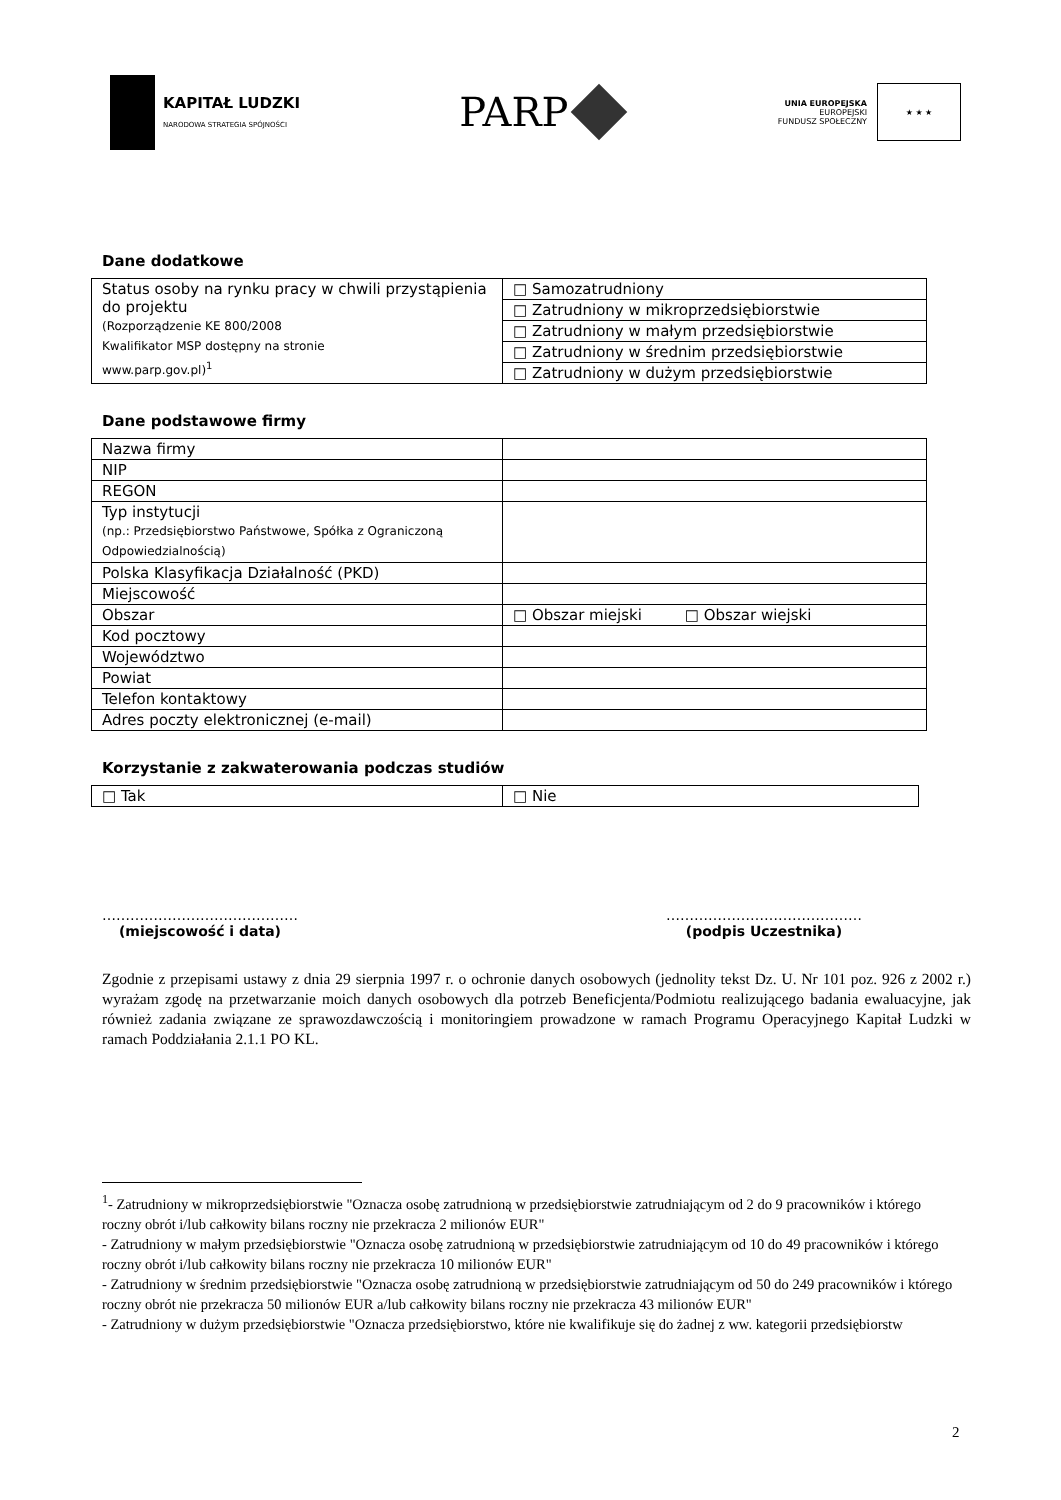KAPITAŁ LUDZKI
NARODOWA STRATEGIA SPÓJNOŚCI
PARP
UNIA EUROPEJSKA
EUROPEJSKI
FUNDUSZ SPOŁECZNY
★ ★ ★
Dane dodatkowe
| Status osoby na rynku pracy w chwili przystąpienia do projektu (Rozporządzenie KE 800/2008 Kwalifikator MSP dostępny na stronie www.parp.gov.pl)<sup>1</sup> | □ Samozatrudniony |
| | □ Zatrudniony w mikroprzedsiębiorstwie |
| | □ Zatrudniony w małym przedsiębiorstwie |
| | □ Zatrudniony w średnim przedsiębiorstwie |
| | □ Zatrudniony w dużym przedsiębiorstwie |
Dane podstawowe firmy
| Nazwa firmy | |
| NIP | |
| REGON | |
| Typ instytucji (np.: Przedsiębiorstwo Państwowe, Spółka z Ograniczoną Odpowiedzialnością) | |
| Polska Klasyfikacja Działalność (PKD) | |
| Miejscowość | |
| Obszar | □ Obszar miejski □ Obszar wiejski |
| Kod pocztowy | |
| Województwo | |
| Powiat | |
| Telefon kontaktowy | |
| Adres poczty elektronicznej (e-mail) | |
Korzystanie z zakwaterowania podczas studiów
| □ Tak | □ Nie |
……………………………………
(miejscowość i data)
……………………………………
(podpis Uczestnika)
Zgodnie z przepisami ustawy z dnia 29 sierpnia 1997 r. o ochronie danych osobowych (jednolity tekst Dz. U. Nr 101 poz. 926 z 2002 r.) wyrażam zgodę na przetwarzanie moich danych osobowych dla potrzeb Beneficjenta/Podmiotu realizującego badania ewaluacyjne, jak również zadania związane ze sprawozdawczością i monitoringiem prowadzone w ramach Programu Operacyjnego Kapitał Ludzki w ramach Poddziałania 2.1.1 PO KL.
<sup>1</sup>- Zatrudniony w mikroprzedsiębiorstwie "Oznacza osobę zatrudnioną w przedsiębiorstwie zatrudniającym od 2 do 9 pracowników i którego roczny obrót i/lub całkowity bilans roczny nie przekracza 2 milionów EUR"
- Zatrudniony w małym przedsiębiorstwie "Oznacza osobę zatrudnioną w przedsiębiorstwie zatrudniającym od 10 do 49 pracowników i którego roczny obrót i/lub całkowity bilans roczny nie przekracza 10 milionów EUR"
- Zatrudniony w średnim przedsiębiorstwie "Oznacza osobę zatrudnioną w przedsiębiorstwie zatrudniającym od 50 do 249 pracowników i którego roczny obrót nie przekracza 50 milionów EUR a/lub całkowity bilans roczny nie przekracza 43 milionów EUR"
- Zatrudniony w dużym przedsiębiorstwie "Oznacza przedsiębiorstwo, które nie kwalifikuje się do żadnej z ww. kategorii przedsiębiorstw
2